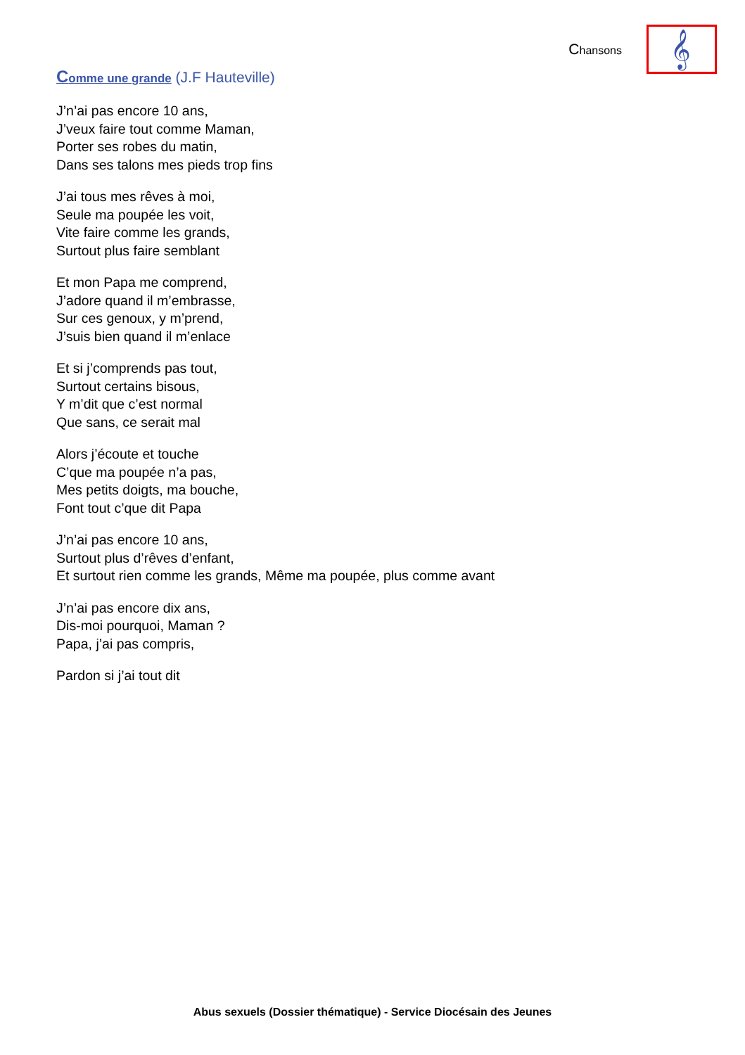Chansons
𝄞
Comme une grande (J.F Hauteville)
J’n’ai pas encore 10 ans,
J’veux faire tout comme Maman,
Porter ses robes du matin,
Dans ses talons mes pieds trop fins
J’ai tous mes rêves à moi,
Seule ma poupée les voit,
Vite faire comme les grands,
Surtout plus faire semblant
Et mon Papa me comprend,
J’adore quand il m’embrasse,
Sur ces genoux, y m’prend,
J’suis bien quand il m’enlace
Et si j’comprends pas tout,
Surtout certains bisous,
Y m’dit que c’est normal
Que sans, ce serait mal
Alors j’écoute et touche
C’que ma poupée n’a pas,
Mes petits doigts, ma bouche,
Font tout c’que dit Papa
J’n’ai pas encore 10 ans,
Surtout plus d’rêves d’enfant,
Et surtout rien comme les grands, Même ma poupée, plus comme avant
J’n’ai pas encore dix ans,
Dis-moi pourquoi, Maman ?
Papa, j’ai pas compris,
Pardon si j’ai tout dit
Abus sexuels (Dossier thématique) - Service Diocésain des Jeunes